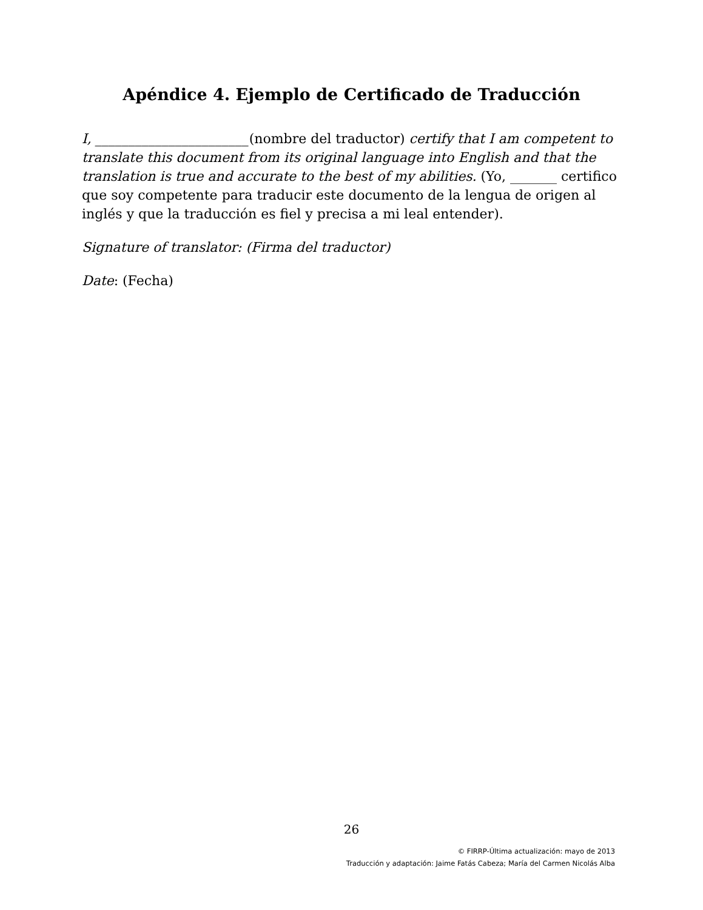Apéndice 4. Ejemplo de Certificado de Traducción
I, _______________________(nombre del traductor) certify that I am competent to translate this document from its original language into English and that the translation is true and accurate to the best of my abilities. (Yo, _______ certifico que soy competente para traducir este documento de la lengua de origen al inglés y que la traducción es fiel y precisa a mi leal entender).
Signature of translator: (Firma del traductor)
Date: (Fecha)
26
© FIRRP-Última actualización: mayo de 2013
Traducción y adaptación: Jaime Fatás Cabeza; María del Carmen Nicolás Alba